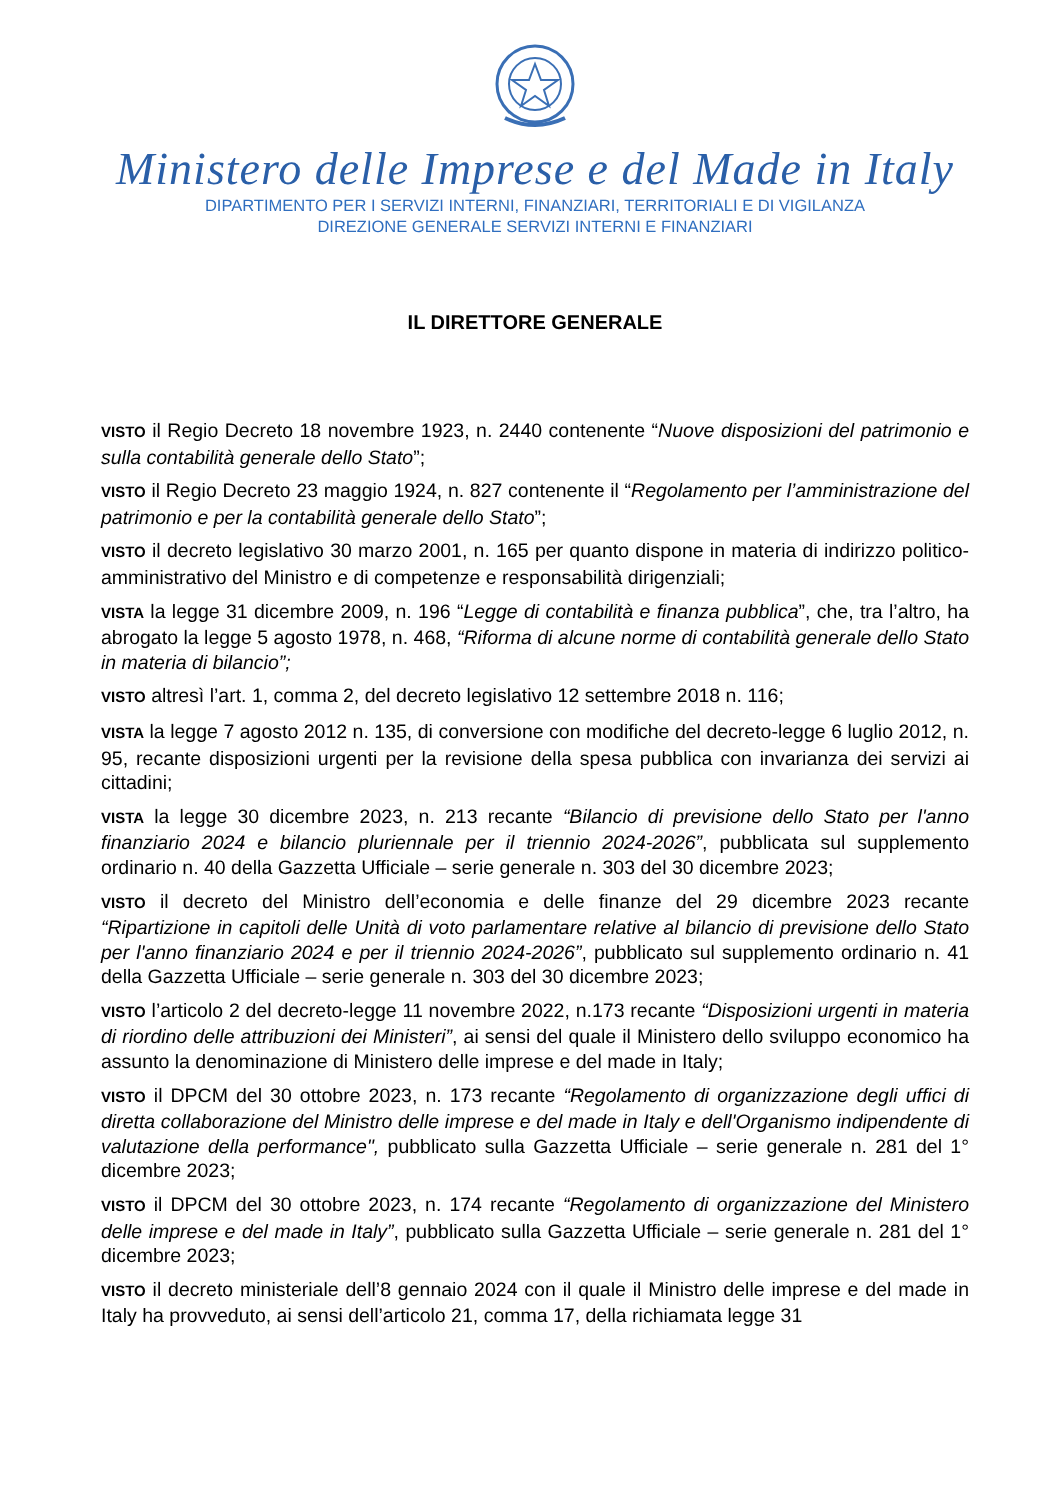Ministero delle Imprese e del Made in Italy
DIPARTIMENTO PER I SERVIZI INTERNI, FINANZIARI, TERRITORIALI E DI VIGILANZA
DIREZIONE GENERALE SERVIZI INTERNI E FINANZIARI
IL DIRETTORE GENERALE
VISTO il Regio Decreto 18 novembre 1923, n. 2440 contenente “Nuove disposizioni del patrimonio e sulla contabilità generale dello Stato”;
VISTO il Regio Decreto 23 maggio 1924, n. 827 contenente il “Regolamento per l’amministrazione del patrimonio e per la contabilità generale dello Stato”;
VISTO il decreto legislativo 30 marzo 2001, n. 165 per quanto dispone in materia di indirizzo politico-amministrativo del Ministro e di competenze e responsabilità dirigenziali;
VISTA la legge 31 dicembre 2009, n. 196 “Legge di contabilità e finanza pubblica”, che, tra l’altro, ha abrogato la legge 5 agosto 1978, n. 468, “Riforma di alcune norme di contabilità generale dello Stato in materia di bilancio”;
VISTO altresì l’art. 1, comma 2, del decreto legislativo 12 settembre 2018 n. 116;
VISTA la legge 7 agosto 2012 n. 135, di conversione con modifiche del decreto-legge 6 luglio 2012, n. 95, recante disposizioni urgenti per la revisione della spesa pubblica con invarianza dei servizi ai cittadini;
VISTA la legge 30 dicembre 2023, n. 213 recante “Bilancio di previsione dello Stato per l'anno finanziario 2024 e bilancio pluriennale per il triennio 2024-2026”, pubblicata sul supplemento ordinario n. 40 della Gazzetta Ufficiale – serie generale n. 303 del 30 dicembre 2023;
VISTO il decreto del Ministro dell’economia e delle finanze del 29 dicembre 2023 recante “Ripartizione in capitoli delle Unità di voto parlamentare relative al bilancio di previsione dello Stato per l'anno finanziario 2024 e per il triennio 2024-2026”, pubblicato sul supplemento ordinario n. 41 della Gazzetta Ufficiale – serie generale n. 303 del 30 dicembre 2023;
VISTO l’articolo 2 del decreto-legge 11 novembre 2022, n.173 recante “Disposizioni urgenti in materia di riordino delle attribuzioni dei Ministeri”, ai sensi del quale il Ministero dello sviluppo economico ha assunto la denominazione di Ministero delle imprese e del made in Italy;
VISTO il DPCM del 30 ottobre 2023, n. 173 recante “Regolamento di organizzazione degli uffici di diretta collaborazione del Ministro delle imprese e del made in Italy e dell'Organismo indipendente di valutazione della performance", pubblicato sulla Gazzetta Ufficiale – serie generale n. 281 del 1° dicembre 2023;
VISTO il DPCM del 30 ottobre 2023, n. 174 recante “Regolamento di organizzazione del Ministero delle imprese e del made in Italy”, pubblicato sulla Gazzetta Ufficiale – serie generale n. 281 del 1° dicembre 2023;
VISTO il decreto ministeriale dell’8 gennaio 2024 con il quale il Ministro delle imprese e del made in Italy ha provveduto, ai sensi dell’articolo 21, comma 17, della richiamata legge 31